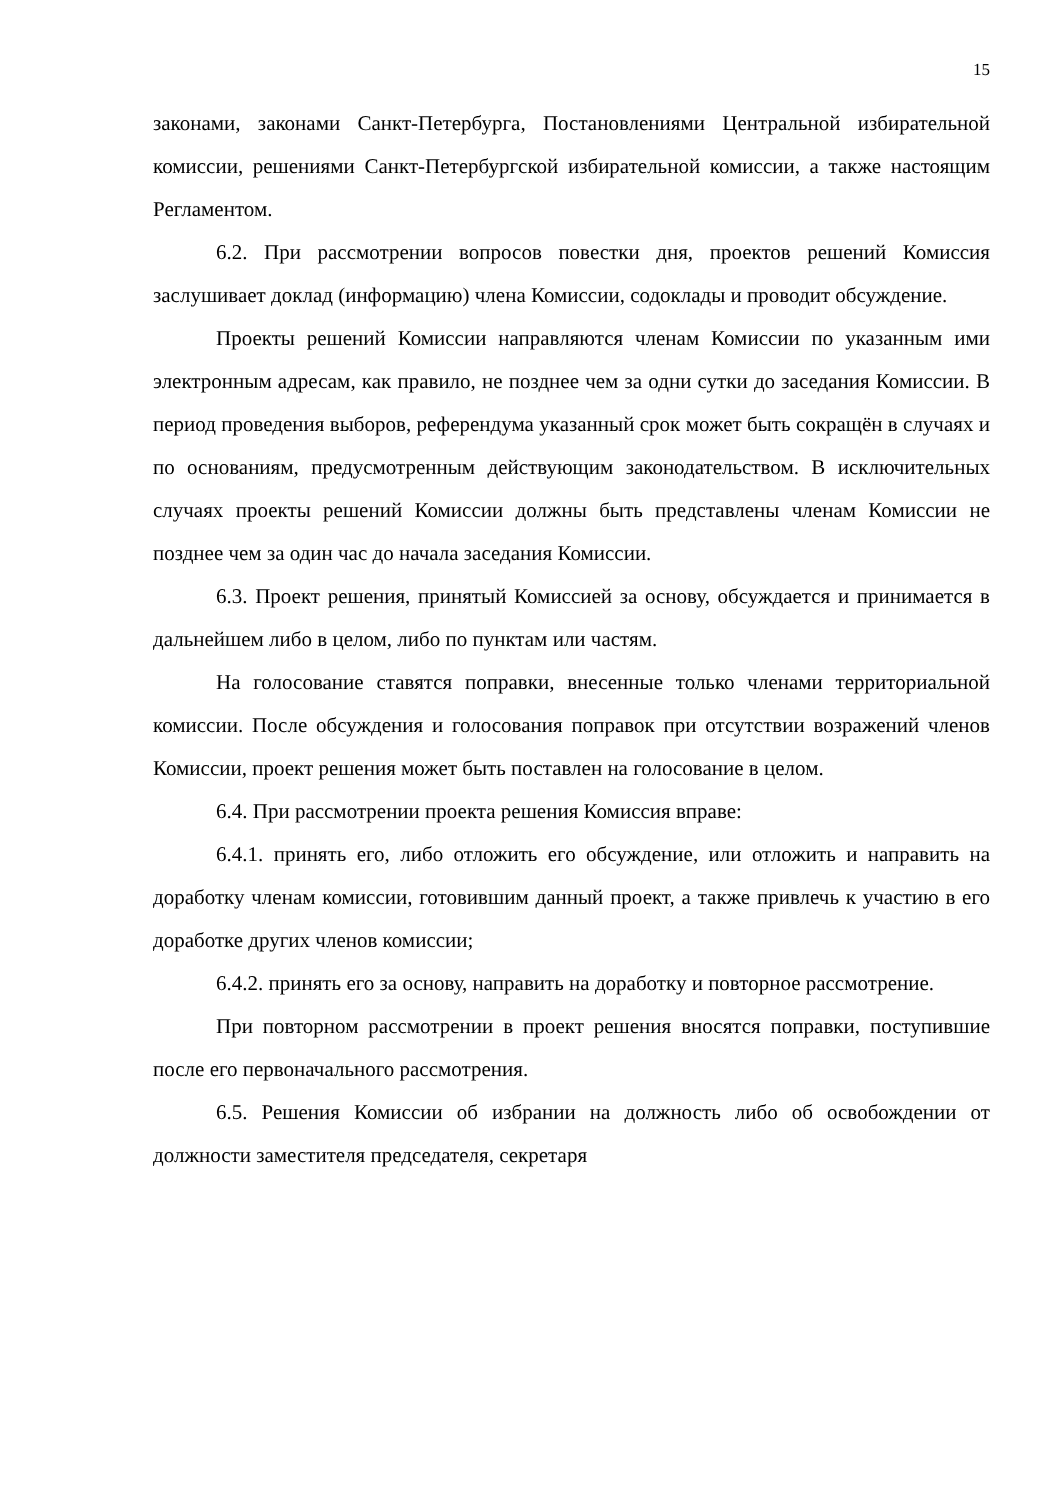15
законами, законами Санкт-Петербурга, Постановлениями Центральной избирательной комиссии, решениями Санкт-Петербургской избирательной комиссии, а также настоящим Регламентом.
6.2. При рассмотрении вопросов повестки дня, проектов решений Комиссия заслушивает доклад (информацию) члена Комиссии, содоклады и проводит обсуждение.
Проекты решений Комиссии направляются членам Комиссии по указанным ими электронным адресам, как правило, не позднее чем за одни сутки до заседания Комиссии. В период проведения выборов, референдума указанный срок может быть сокращён в случаях и по основаниям, предусмотренным действующим законодательством. В исключительных случаях проекты решений Комиссии должны быть представлены членам Комиссии не позднее чем за один час до начала заседания Комиссии.
6.3. Проект решения, принятый Комиссией за основу, обсуждается и принимается в дальнейшем либо в целом, либо по пунктам или частям.
На голосование ставятся поправки, внесенные только членами территориальной комиссии. После обсуждения и голосования поправок при отсутствии возражений членов Комиссии, проект решения может быть поставлен на голосование в целом.
6.4. При рассмотрении проекта решения Комиссия вправе:
6.4.1. принять его, либо отложить его обсуждение, или отложить и направить на доработку членам комиссии, готовившим данный проект, а также привлечь к участию в его доработке других членов комиссии;
6.4.2. принять его за основу, направить на доработку и повторное рассмотрение.
При повторном рассмотрении в проект решения вносятся поправки, поступившие после его первоначального рассмотрения.
6.5. Решения Комиссии об избрании на должность либо об освобождении от должности заместителя председателя, секретаря